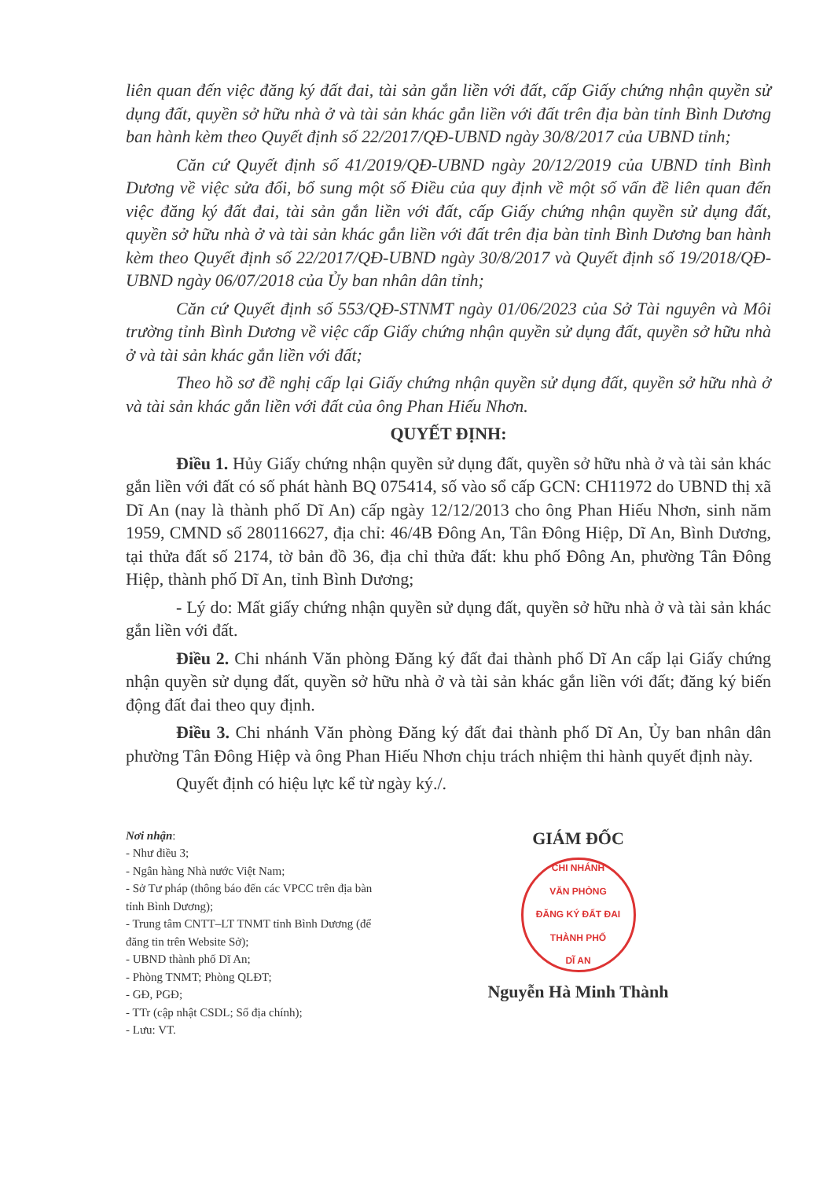liên quan đến việc đăng ký đất đai, tài sản gắn liền với đất, cấp Giấy chứng nhận quyền sử dụng đất, quyền sở hữu nhà ở và tài sản khác gắn liền với đất trên địa bàn tỉnh Bình Dương ban hành kèm theo Quyết định số 22/2017/QĐ-UBND ngày 30/8/2017 của UBND tỉnh;
Căn cứ Quyết định số 41/2019/QĐ-UBND ngày 20/12/2019 của UBND tỉnh Bình Dương về việc sửa đổi, bổ sung một số Điều của quy định về một số vấn đề liên quan đến việc đăng ký đất đai, tài sản gắn liền với đất, cấp Giấy chứng nhận quyền sử dụng đất, quyền sở hữu nhà ở và tài sản khác gắn liền với đất trên địa bàn tỉnh Bình Dương ban hành kèm theo Quyết định số 22/2017/QĐ-UBND ngày 30/8/2017 và Quyết định số 19/2018/QĐ-UBND ngày 06/07/2018 của Ủy ban nhân dân tỉnh;
Căn cứ Quyết định số 553/QĐ-STNMT ngày 01/06/2023 của Sở Tài nguyên và Môi trường tỉnh Bình Dương về việc cấp Giấy chứng nhận quyền sử dụng đất, quyền sở hữu nhà ở và tài sản khác gắn liền với đất;
Theo hồ sơ đề nghị cấp lại Giấy chứng nhận quyền sử dụng đất, quyền sở hữu nhà ở và tài sản khác gắn liền với đất của ông Phan Hiếu Nhơn.
QUYẾT ĐỊNH:
Điều 1. Hủy Giấy chứng nhận quyền sử dụng đất, quyền sở hữu nhà ở và tài sản khác gắn liền với đất có số phát hành BQ 075414, số vào sổ cấp GCN: CH11972 do UBND thị xã Dĩ An (nay là thành phố Dĩ An) cấp ngày 12/12/2013 cho ông Phan Hiếu Nhơn, sinh năm 1959, CMND số 280116627, địa chỉ: 46/4B Đông An, Tân Đông Hiệp, Dĩ An, Bình Dương, tại thửa đất số 2174, tờ bản đồ 36, địa chỉ thửa đất: khu phố Đông An, phường Tân Đông Hiệp, thành phố Dĩ An, tỉnh Bình Dương;
- Lý do: Mất giấy chứng nhận quyền sử dụng đất, quyền sở hữu nhà ở và tài sản khác gắn liền với đất.
Điều 2. Chi nhánh Văn phòng Đăng ký đất đai thành phố Dĩ An cấp lại Giấy chứng nhận quyền sử dụng đất, quyền sở hữu nhà ở và tài sản khác gắn liền với đất; đăng ký biến động đất đai theo quy định.
Điều 3. Chi nhánh Văn phòng Đăng ký đất đai thành phố Dĩ An, Ủy ban nhân dân phường Tân Đông Hiệp và ông Phan Hiếu Nhơn chịu trách nhiệm thi hành quyết định này.
Quyết định có hiệu lực kể từ ngày ký./.
Nơi nhận:
- Như điều 3;
- Ngân hàng Nhà nước Việt Nam;
- Sở Tư pháp (thông báo đến các VPCC trên địa bàn tỉnh Bình Dương);
- Trung tâm CNTT–LT TNMT tỉnh Bình Dương (để đăng tin trên Website Sở);
- UBND thành phố Dĩ An;
- Phòng TNMT; Phòng QLĐT;
- GĐ, PGĐ;
- TTr (cập nhật CSDL; Sổ địa chính);
- Lưu: VT.
GIÁM ĐỐC
CHI NHÁNH
VĂN PHÒNG
ĐĂNG KÝ ĐẤT ĐAI
THÀNH PHỐ
DĨ AN
Nguyễn Hà Minh Thành